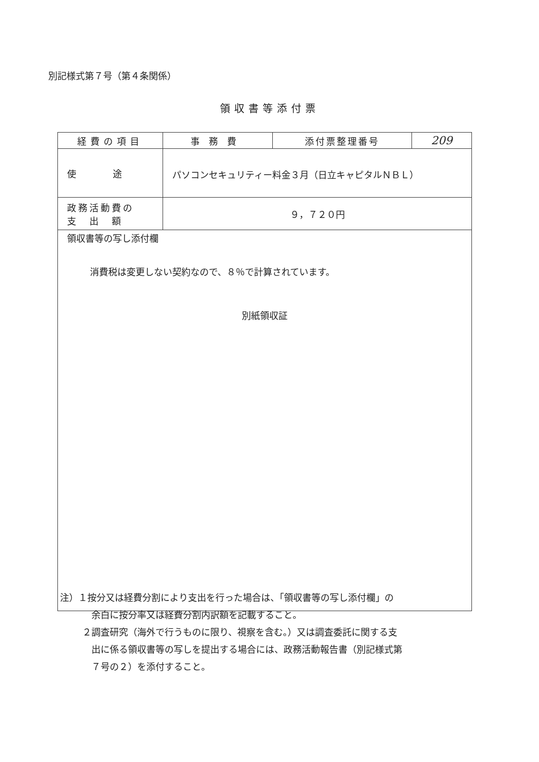別記様式第７号（第４条関係）
領収書等添付票
| 経費の項目 | 事務費 | 添付票整理番号 | 209 |
| 使 途 | パソコンセキュリティー料金３月（日立キャピタルＮＢＬ） | | |
| 政務活動費の 支 出 額 | ９，７２０円 | | |
| 領収書等の写し添付欄 消費税は変更しない契約なので、８％で計算されています。 別紙領収証 | | | |
注）１按分又は経費分割により支出を行った場合は、「領収書等の写し添付欄」の
余白に按分率又は経費分割内訳額を記載すること。
２調査研究（海外で行うものに限り、視察を含む。）又は調査委託に関する支
出に係る領収書等の写しを提出する場合には、政務活動報告書（別記様式第
７号の２）を添付すること。